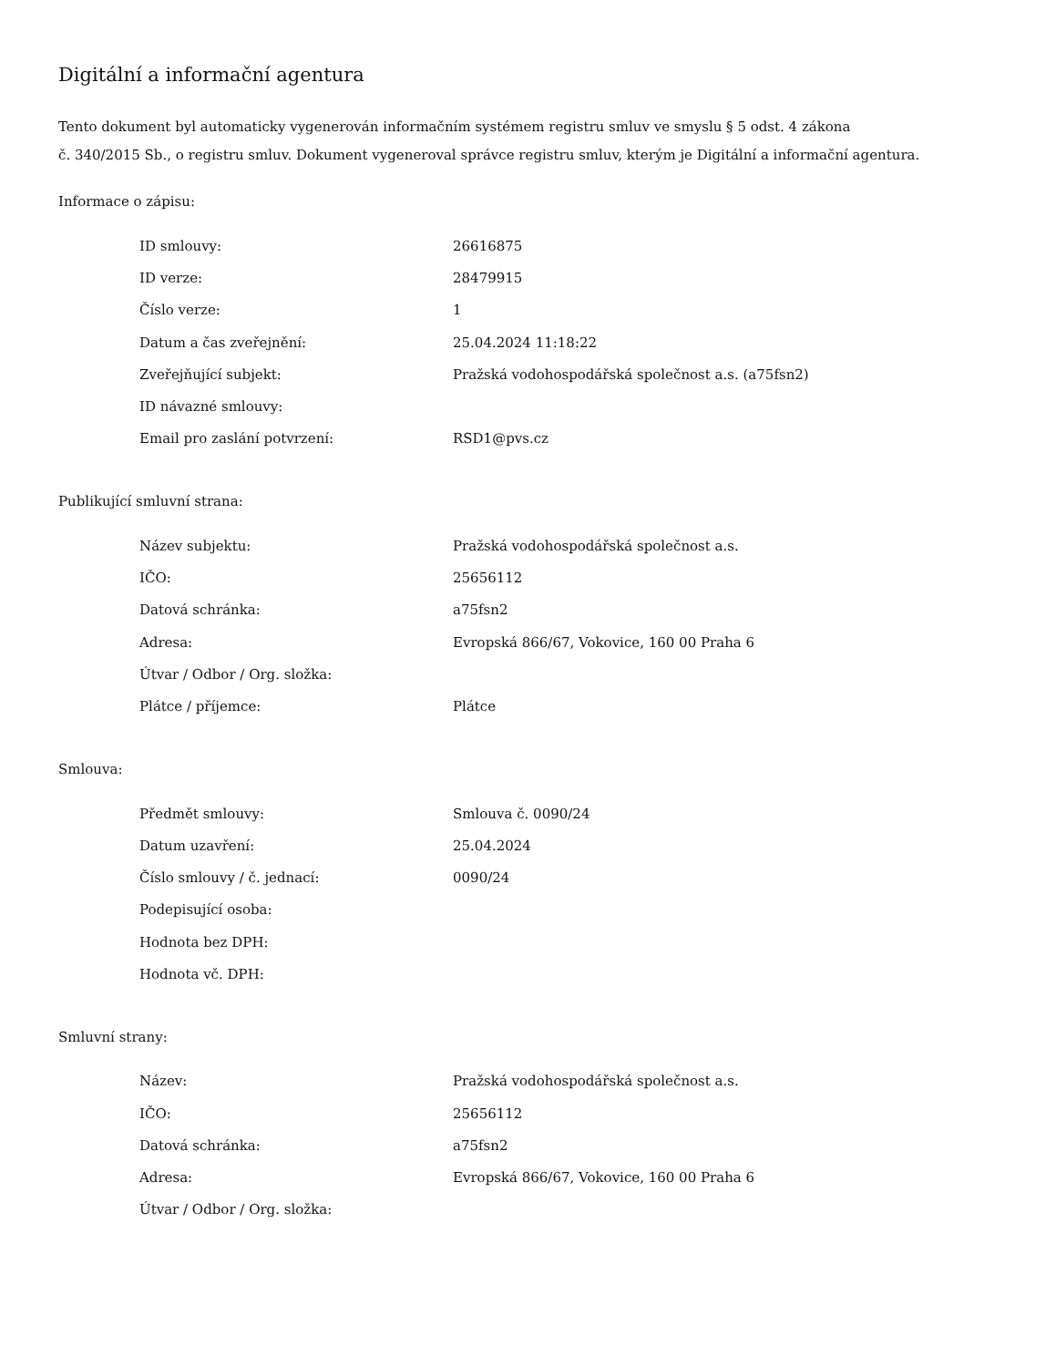Digitální a informační agentura
Tento dokument byl automaticky vygenerován informačním systémem registru smluv ve smyslu § 5 odst. 4 zákona
č. 340/2015 Sb., o registru smluv. Dokument vygeneroval správce registru smluv, kterým je Digitální a informační agentura.
Informace o zápisu:
| ID smlouvy: | 26616875 |
| ID verze: | 28479915 |
| Číslo verze: | 1 |
| Datum a čas zveřejnění: | 25.04.2024 11:18:22 |
| Zveřejňující subjekt: | Pražská vodohospodářská společnost a.s. (a75fsn2) |
| ID návazné smlouvy: | |
| Email pro zaslání potvrzení: | RSD1@pvs.cz |
Publikující smluvní strana:
| Název subjektu: | Pražská vodohospodářská společnost a.s. |
| IČO: | 25656112 |
| Datová schránka: | a75fsn2 |
| Adresa: | Evropská 866/67, Vokovice, 160 00 Praha 6 |
| Útvar / Odbor / Org. složka: | |
| Plátce / příjemce: | Plátce |
Smlouva:
| Předmět smlouvy: | Smlouva č. 0090/24 |
| Datum uzavření: | 25.04.2024 |
| Číslo smlouvy / č. jednací: | 0090/24 |
| Podepisující osoba: | |
| Hodnota bez DPH: | |
| Hodnota vč. DPH: | |
Smluvní strany:
| Název: | Pražská vodohospodářská společnost a.s. |
| IČO: | 25656112 |
| Datová schránka: | a75fsn2 |
| Adresa: | Evropská 866/67, Vokovice, 160 00 Praha 6 |
| Útvar / Odbor / Org. složka: | |